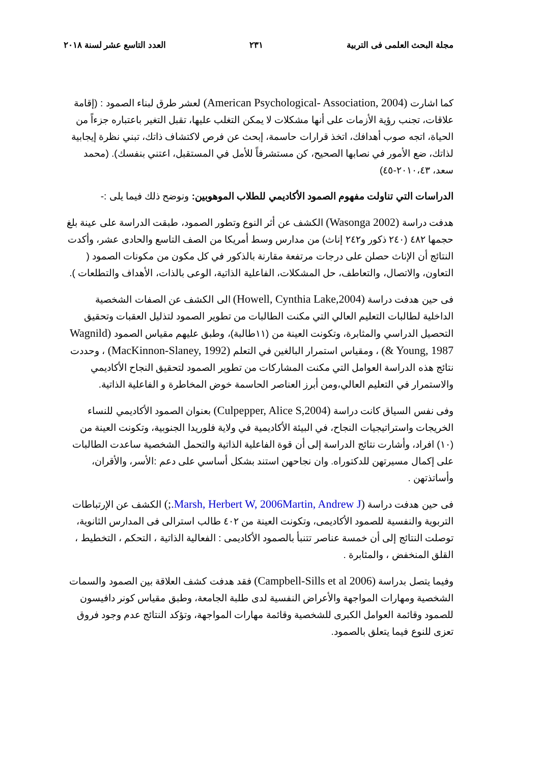مجلة البحث العلمى فى التربية ٢٣١ العدد التاسع عشر لسنة ٢٠١٨
كما اشارت (American Psychological- Association, 2004) لعشر طرق لبناء الصمود : (إقامة علاقات، تجنب رؤية الأزمات على أنها مشكلات لا يمكن التغلب عليها، تقبل التغير باعتباره جزءاً من الحياة، اتجه صوب أهدافك، اتخذ قرارات حاسمة، إبحث عن فرص لاكتشاف ذاتك، تبني نظرة إيجابية لذاتك، ضع الأمور في نصابها الصحيح، كن مستشرفاً للأمل في المستقبل، اعتني بنفسك). (محمد سعد، ٢٠١٠،٤٣-٤٥)
الدراسات التي تناولت مفهوم الصمود الأكاديمي للطلاب الموهوبين: ونوضح ذلك فيما يلى :-
هدفت دراسة (Wasonga 2002) الكشف عن أثر النوع وتطور الصمود، طبقت الدراسة على عينة بلغ حجمها ٤٨٢ (٢٤٠ ذكور و٢٤٢ إناث) من مدارس وسط أمريكا من الصف التاسع والحادى عشر، وأكدت النتائج أن الإناث حصلن على درجات مرتفعة مقارنة بالذكور في كل مكون من مكونات الصمود ( التعاون، والاتصال، والتعاطف، حل المشكلات، الفاعلية الذاتية، الوعى بالذات، الأهداف والتطلعات ).
فى حين هدفت دراسة (Howell, Cynthia Lake,2004) الى الكشف عن الصفات الشخصية الداخلية لطالبات التعليم العالي التي مكنت الطالبات من تطوير الصمود لتذليل العقبات وتحقيق التحصيل الدراسي والمثابرة، وتكونت العينة من (١١طالبة)، وطبق عليهم مقياس الصمود (Wagnild & Young, 1987) ، ومقياس استمرار البالغين في التعلم (MacKinnon-Slaney, 1992) ، وحددت نتائج هذه الدراسة العوامل التي مكنت المشاركات من تطوير الصمود لتحقيق النجاح الأكاديمي والاستمرار في التعليم العالي،ومن أبرز العناصر الحاسمة خوض المخاطرة و الفاعلية الذاتية.
وفى نفس السياق كانت دراسة (Culpepper, Alice S,2004) بعنوان الصمود الأكاديمي للنساء الخريجات واستراتيجيات النجاح، في البيئة الأكاديمية في ولاية فلوريدا الجنوبية، وتكونت العينة من (١٠) افراد، وأشارت نتائج الدراسة إلى أن قوة الفاعلية الذاتية والتحمل الشخصية ساعدت الطالبات على إكمال مسيرتهن للدكتوراه. وان نجاحهن استند بشكل أساسي على دعم :الأسر، والأقران، وأساتذتهن .
فى حين هدفت دراسة (Marsh, Herbert W, 2006Martin, Andrew J.;) الكشف عن الإرتباطات التربوية والنفسية للصمود الأكاديمى، وتكونت العينة من ٤٠٢ طالب استرالى فى المدارس الثانوية، توصلت النتائج إلى أن خمسة عناصر تتنبأ بالصمود الأكاديمى : الفعالية الذاتية ، التحكم ، التخطيط ، القلق المنخفض ، والمثابرة .
وفيما يتصل بدراسة (Campbell-Sills et al 2006) فقد هدفت كشف العلاقة بين الصمود والسمات الشخصية ومهارات المواجهة والأعراض النفسية لدى طلبة الجامعة، وطبق مقياس كونر دافيسون للصمود وقائمة العوامل الكبرى للشخصية وقائمة مهارات المواجهة، وتؤكد النتائج عدم وجود فروق تعزى للنوع فيما يتعلق بالصمود.